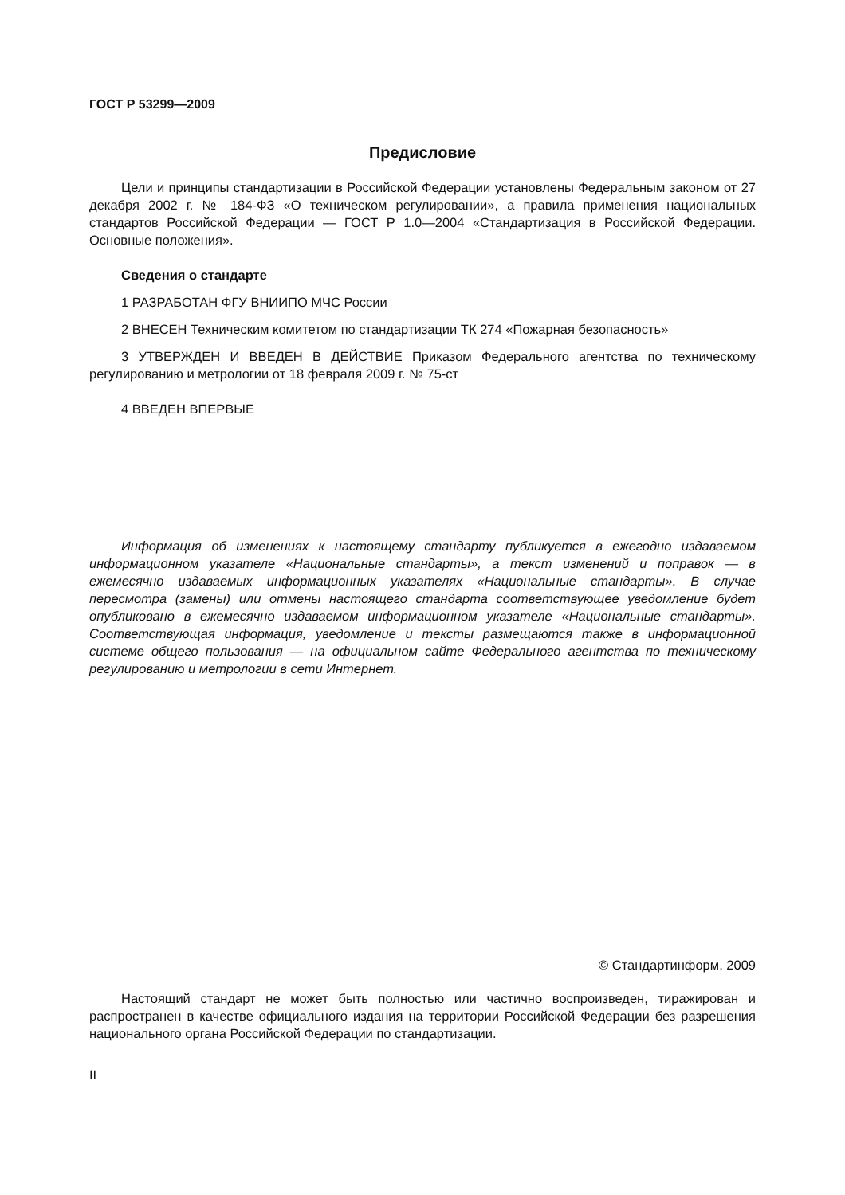ГОСТ Р 53299—2009
Предисловие
Цели и принципы стандартизации в Российской Федерации установлены Федеральным законом от 27 декабря 2002 г. № 184-ФЗ «О техническом регулировании», а правила применения национальных стандартов Российской Федерации — ГОСТ Р 1.0—2004 «Стандартизация в Российской Федерации. Основные положения».
Сведения о стандарте
1 РАЗРАБОТАН ФГУ ВНИИПО МЧС России
2 ВНЕСЕН Техническим комитетом по стандартизации ТК 274 «Пожарная безопасность»
3 УТВЕРЖДЕН И ВВЕДЕН В ДЕЙСТВИЕ Приказом Федерального агентства по техническому регулированию и метрологии от 18 февраля 2009 г. № 75-ст
4 ВВЕДЕН ВПЕРВЫЕ
Информация об изменениях к настоящему стандарту публикуется в ежегодно издаваемом информационном указателе «Национальные стандарты», а текст изменений и поправок — в ежемесячно издаваемых информационных указателях «Национальные стандарты». В случае пересмотра (замены) или отмены настоящего стандарта соответствующее уведомление будет опубликовано в ежемесячно издаваемом информационном указателе «Национальные стандарты». Соответствующая информация, уведомление и тексты размещаются также в информационной системе общего пользования — на официальном сайте Федерального агентства по техническому регулированию и метрологии в сети Интернет.
© Стандартинформ, 2009
Настоящий стандарт не может быть полностью или частично воспроизведен, тиражирован и распространен в качестве официального издания на территории Российской Федерации без разрешения национального органа Российской Федерации по стандартизации.
II